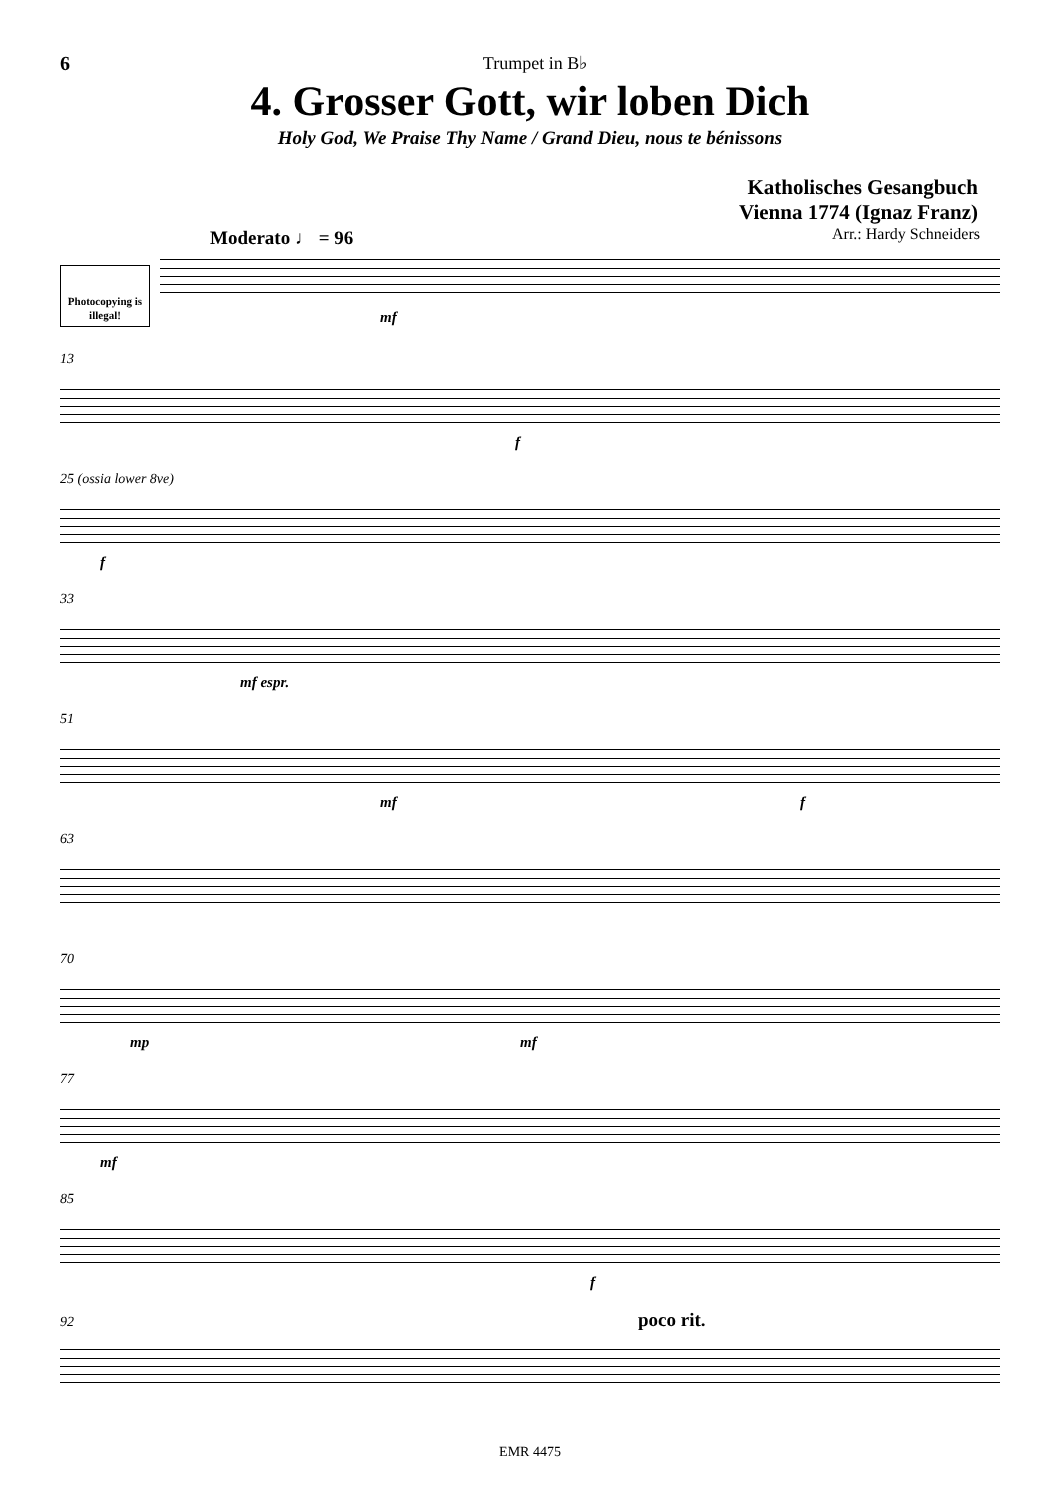6 Trumpet in B♭
4. Grosser Gott, wir loben Dich
Holy God, We Praise Thy Name / Grand Dieu, nous te bénissons
Katholisches Gesangbuch
Vienna 1774 (Ignaz Franz)
Arr.: Hardy Schneiders
Moderato ♩ = 96
Photocopying is illegal!
mf
13
f
25 (ossia lower 8ve)
f
33
mf espr.
51
mf f
63
70
mp mf
77
mf
85
f
92 poco rit.
EMR 4475